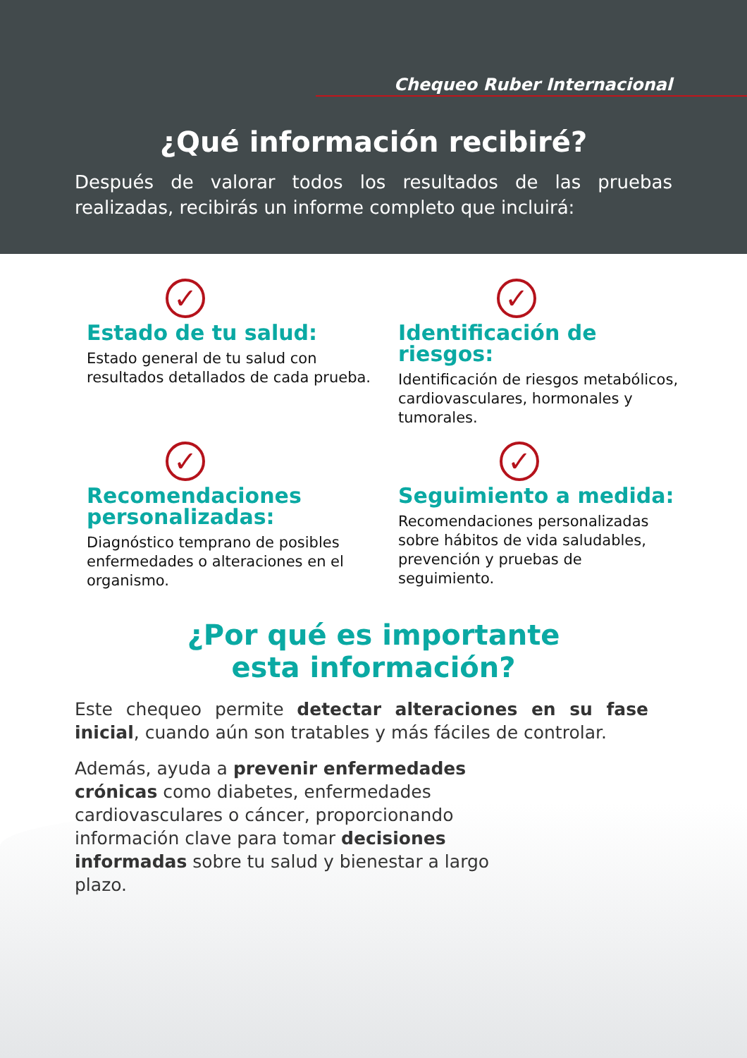Chequeo Ruber Internacional
¿Qué información recibiré?
Después de valorar todos los resultados de las pruebas realizadas, recibirás un informe completo que incluirá:
✓
Estado de tu salud:
Estado general de tu salud con resultados detallados de cada prueba.
✓
Identificación de riesgos:
Identificación de riesgos metabólicos, cardiovasculares, hormonales y tumorales.
✓
Recomendaciones personalizadas:
Diagnóstico temprano de posibles enfermedades o alteraciones en el organismo.
✓
Seguimiento a medida:
Recomendaciones personalizadas sobre hábitos de vida saludables, prevención y pruebas de seguimiento.
¿Por qué es importante
esta información?
Este chequeo permite detectar alteraciones en su fase inicial, cuando aún son tratables y más fáciles de controlar.
Además, ayuda a prevenir enfermedades crónicas como diabetes, enfermedades cardiovasculares o cáncer, proporcionando información clave para tomar decisiones informadas sobre tu salud y bienestar a largo plazo.